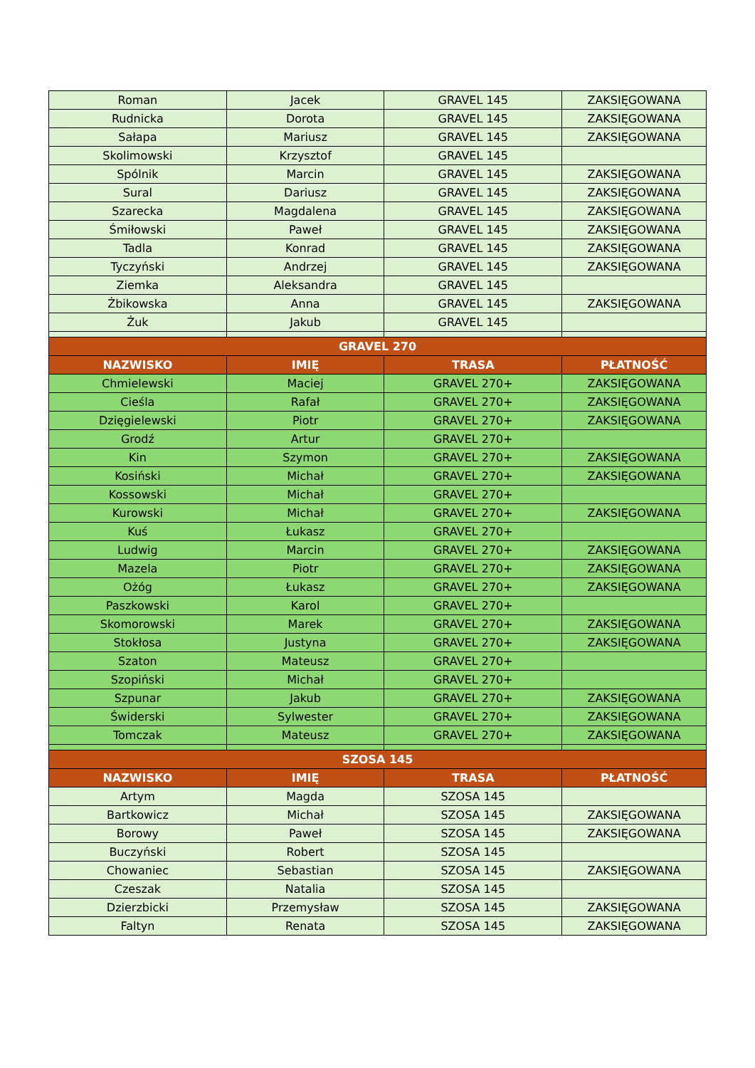| Roman | Jacek | GRAVEL 145 | ZAKSIĘGOWANA |
| Rudnicka | Dorota | GRAVEL 145 | ZAKSIĘGOWANA |
| Sałapa | Mariusz | GRAVEL 145 | ZAKSIĘGOWANA |
| Skolimowski | Krzysztof | GRAVEL 145 | |
| Spólnik | Marcin | GRAVEL 145 | ZAKSIĘGOWANA |
| Sural | Dariusz | GRAVEL 145 | ZAKSIĘGOWANA |
| Szarecka | Magdalena | GRAVEL 145 | ZAKSIĘGOWANA |
| Śmiłowski | Paweł | GRAVEL 145 | ZAKSIĘGOWANA |
| Tadla | Konrad | GRAVEL 145 | ZAKSIĘGOWANA |
| Tyczyński | Andrzej | GRAVEL 145 | ZAKSIĘGOWANA |
| Ziemka | Aleksandra | GRAVEL 145 | |
| Żbikowska | Anna | GRAVEL 145 | ZAKSIĘGOWANA |
| Żuk | Jakub | GRAVEL 145 | |
| GRAVEL 270 | | | |
| NAZWISKO | IMIĘ | TRASA | PŁATNOŚĆ |
| Chmielewski | Maciej | GRAVEL 270+ | ZAKSIĘGOWANA |
| Cieśla | Rafał | GRAVEL 270+ | ZAKSIĘGOWANA |
| Dzięgielewski | Piotr | GRAVEL 270+ | ZAKSIĘGOWANA |
| Grodź | Artur | GRAVEL 270+ | |
| Kin | Szymon | GRAVEL 270+ | ZAKSIĘGOWANA |
| Kosiński | Michał | GRAVEL 270+ | ZAKSIĘGOWANA |
| Kossowski | Michał | GRAVEL 270+ | |
| Kurowski | Michał | GRAVEL 270+ | ZAKSIĘGOWANA |
| Kuś | Łukasz | GRAVEL 270+ | |
| Ludwig | Marcin | GRAVEL 270+ | ZAKSIĘGOWANA |
| Mazela | Piotr | GRAVEL 270+ | ZAKSIĘGOWANA |
| Ożóg | Łukasz | GRAVEL 270+ | ZAKSIĘGOWANA |
| Paszkowski | Karol | GRAVEL 270+ | |
| Skomorowski | Marek | GRAVEL 270+ | ZAKSIĘGOWANA |
| Stokłosa | Justyna | GRAVEL 270+ | ZAKSIĘGOWANA |
| Szaton | Mateusz | GRAVEL 270+ | |
| Szopiński | Michał | GRAVEL 270+ | |
| Szpunar | Jakub | GRAVEL 270+ | ZAKSIĘGOWANA |
| Świderski | Sylwester | GRAVEL 270+ | ZAKSIĘGOWANA |
| Tomczak | Mateusz | GRAVEL 270+ | ZAKSIĘGOWANA |
| SZOSA 145 | | | |
| NAZWISKO | IMIĘ | TRASA | PŁATNOŚĆ |
| Artym | Magda | SZOSA 145 | |
| Bartkowicz | Michał | SZOSA 145 | ZAKSIĘGOWANA |
| Borowy | Paweł | SZOSA 145 | ZAKSIĘGOWANA |
| Buczyński | Robert | SZOSA 145 | |
| Chowaniec | Sebastian | SZOSA 145 | ZAKSIĘGOWANA |
| Czeszak | Natalia | SZOSA 145 | |
| Dzierzbicki | Przemysław | SZOSA 145 | ZAKSIĘGOWANA |
| Faltyn | Renata | SZOSA 145 | ZAKSIĘGOWANA |